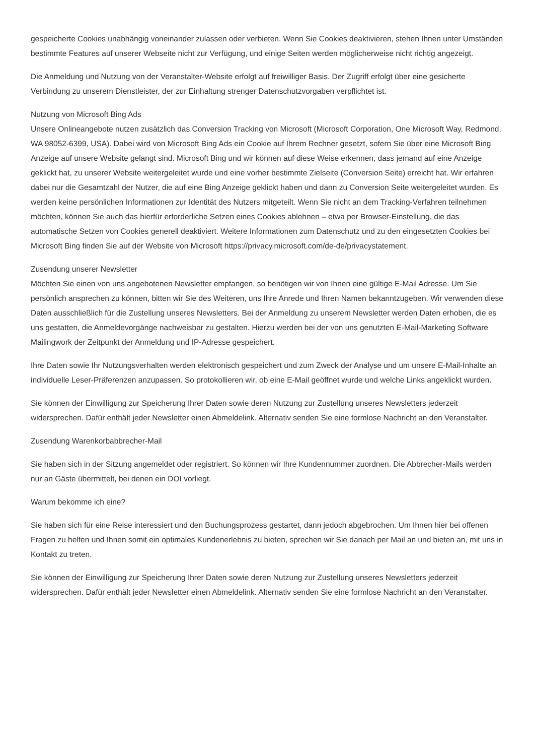gespeicherte Cookies unabhängig voneinander zulassen oder verbieten. Wenn Sie Cookies deaktivieren, stehen Ihnen unter Umständen bestimmte Features auf unserer Webseite nicht zur Verfügung, und einige Seiten werden möglicherweise nicht richtig angezeigt.
Die Anmeldung und Nutzung von der Veranstalter-Website erfolgt auf freiwilliger Basis. Der Zugriff erfolgt über eine gesicherte Verbindung zu unserem Dienstleister, der zur Einhaltung strenger Datenschutzvorgaben verpflichtet ist.
Nutzung von Microsoft Bing Ads
Unsere Onlineangebote nutzen zusätzlich das Conversion Tracking von Microsoft (Microsoft Corporation, One Microsoft Way, Redmond, WA 98052-6399, USA). Dabei wird von Microsoft Bing Ads ein Cookie auf Ihrem Rechner gesetzt, sofern Sie über eine Microsoft Bing Anzeige auf unsere Website gelangt sind. Microsoft Bing und wir können auf diese Weise erkennen, dass jemand auf eine Anzeige geklickt hat, zu unserer Website weitergeleitet wurde und eine vorher bestimmte Zielseite (Conversion Seite) erreicht hat. Wir erfahren dabei nur die Gesamtzahl der Nutzer, die auf eine Bing Anzeige geklickt haben und dann zu Conversion Seite weitergeleitet wurden. Es werden keine persönlichen Informationen zur Identität des Nutzers mitgeteilt. Wenn Sie nicht an dem Tracking-Verfahren teilnehmen möchten, können Sie auch das hierfür erforderliche Setzen eines Cookies ablehnen – etwa per Browser-Einstellung, die das automatische Setzen von Cookies generell deaktiviert. Weitere Informationen zum Datenschutz und zu den eingesetzten Cookies bei Microsoft Bing finden Sie auf der Website von Microsoft https://privacy.microsoft.com/de-de/privacystatement.
Zusendung unserer Newsletter
Möchten Sie einen von uns angebotenen Newsletter empfangen, so benötigen wir von Ihnen eine gültige E-Mail Adresse. Um Sie persönlich ansprechen zu können, bitten wir Sie des Weiteren, uns Ihre Anrede und Ihren Namen bekanntzugeben. Wir verwenden diese Daten ausschließlich für die Zustellung unseres Newsletters. Bei der Anmeldung zu unserem Newsletter werden Daten erhoben, die es uns gestatten, die Anmeldevorgänge nachweisbar zu gestalten. Hierzu werden bei der von uns genutzten E-Mail-Marketing Software Mailingwork der Zeitpunkt der Anmeldung und IP-Adresse gespeichert.
Ihre Daten sowie Ihr Nutzungsverhalten werden elektronisch gespeichert und zum Zweck der Analyse und um unsere E-Mail-Inhalte an individuelle Leser-Präferenzen anzupassen. So protokollieren wir, ob eine E-Mail geöffnet wurde und welche Links angeklickt wurden.
Sie können der Einwilligung zur Speicherung Ihrer Daten sowie deren Nutzung zur Zustellung unseres Newsletters jederzeit widersprechen. Dafür enthält jeder Newsletter einen Abmeldelink. Alternativ senden Sie eine formlose Nachricht an den Veranstalter.
Zusendung Warenkorbabbrecher-Mail
Sie haben sich in der Sitzung angemeldet oder registriert. So können wir Ihre Kundennummer zuordnen. Die Abbrecher-Mails werden nur an Gäste übermittelt, bei denen ein DOI vorliegt.
Warum bekomme ich eine?
Sie haben sich für eine Reise interessiert und den Buchungsprozess gestartet, dann jedoch abgebrochen. Um Ihnen hier bei offenen Fragen zu helfen und Ihnen somit ein optimales Kundenerlebnis zu bieten, sprechen wir Sie danach per Mail an und bieten an, mit uns in Kontakt zu treten.
Sie können der Einwilligung zur Speicherung Ihrer Daten sowie deren Nutzung zur Zustellung unseres Newsletters jederzeit widersprechen. Dafür enthält jeder Newsletter einen Abmeldelink. Alternativ senden Sie eine formlose Nachricht an den Veranstalter.